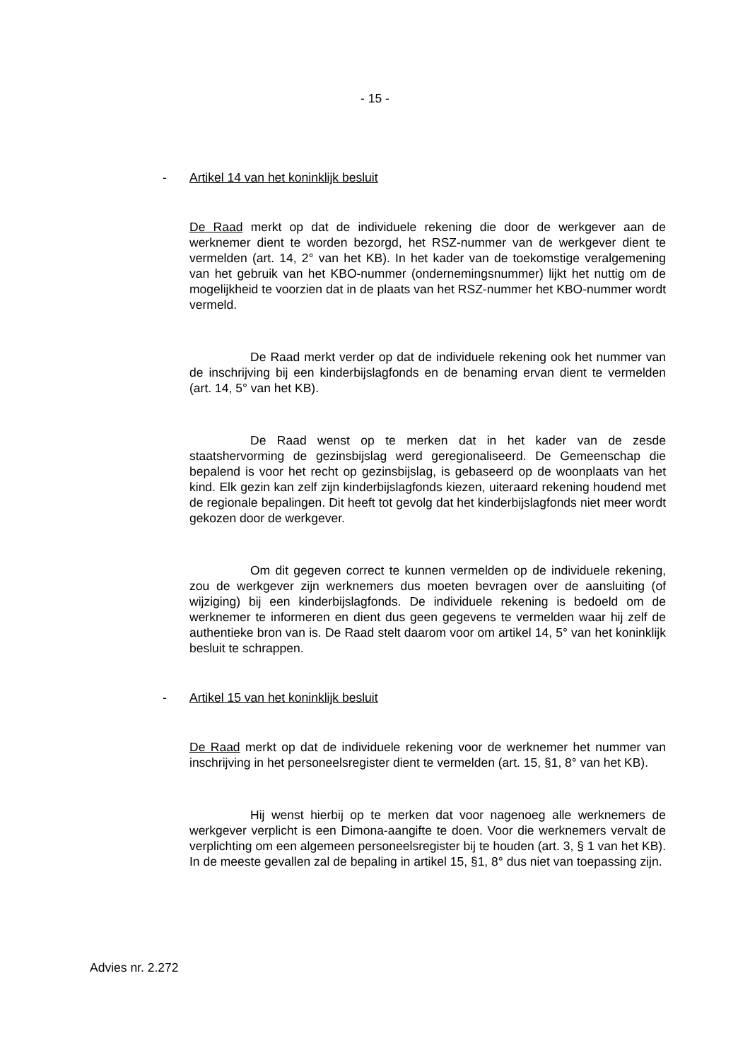- 15 -
- Artikel 14 van het koninklijk besluit
De Raad merkt op dat de individuele rekening die door de werkgever aan de werknemer dient te worden bezorgd, het RSZ-nummer van de werkgever dient te vermelden (art. 14, 2° van het KB). In het kader van de toekomstige veralgemening van het gebruik van het KBO-nummer (ondernemingsnummer) lijkt het nuttig om de mogelijkheid te voorzien dat in de plaats van het RSZ-nummer het KBO-nummer wordt vermeld.
De Raad merkt verder op dat de individuele rekening ook het nummer van de inschrijving bij een kinderbijslagfonds en de benaming ervan dient te vermelden (art. 14, 5° van het KB).
De Raad wenst op te merken dat in het kader van de zesde staatshervorming de gezinsbijslag werd geregionaliseerd. De Gemeenschap die bepalend is voor het recht op gezinsbijslag, is gebaseerd op de woonplaats van het kind. Elk gezin kan zelf zijn kinderbijslagfonds kiezen, uiteraard rekening houdend met de regionale bepalingen. Dit heeft tot gevolg dat het kinderbijslagfonds niet meer wordt gekozen door de werkgever.
Om dit gegeven correct te kunnen vermelden op de individuele rekening, zou de werkgever zijn werknemers dus moeten bevragen over de aansluiting (of wijziging) bij een kinderbijslagfonds. De individuele rekening is bedoeld om de werknemer te informeren en dient dus geen gegevens te vermelden waar hij zelf de authentieke bron van is. De Raad stelt daarom voor om artikel 14, 5° van het koninklijk besluit te schrappen.
- Artikel 15 van het koninklijk besluit
De Raad merkt op dat de individuele rekening voor de werknemer het nummer van inschrijving in het personeelsregister dient te vermelden (art. 15, §1, 8° van het KB).
Hij wenst hierbij op te merken dat voor nagenoeg alle werknemers de werkgever verplicht is een Dimona-aangifte te doen. Voor die werknemers vervalt de verplichting om een algemeen personeelsregister bij te houden (art. 3, § 1 van het KB). In de meeste gevallen zal de bepaling in artikel 15, §1, 8° dus niet van toepassing zijn.
Advies nr. 2.272